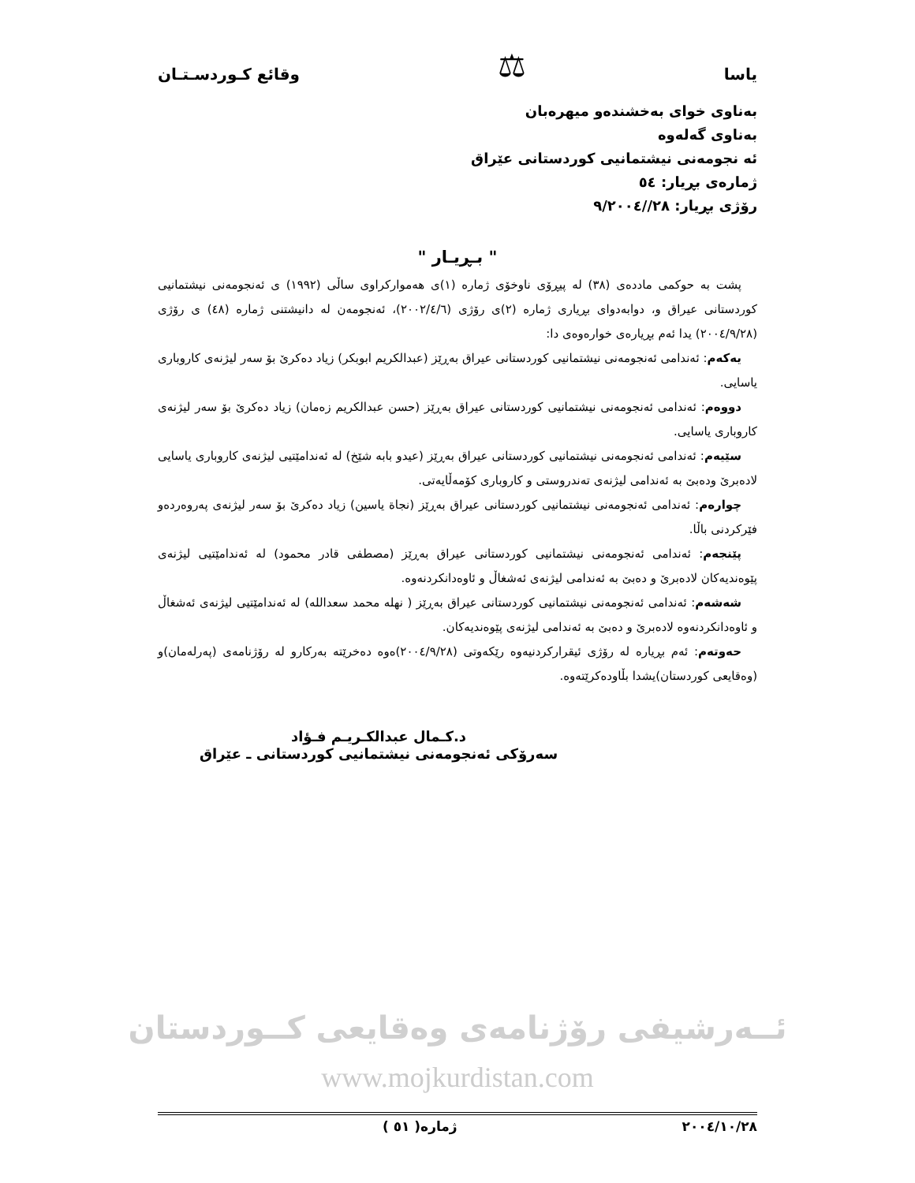یاسا ⚖ وقائع كـوردسـتـان
بەناوی خوای بەخشندەو میهرەبان
بەناوی گەلەوە
ئە نجومەنی نیشتمانیی كوردستانی عێراق
ژمارەی بڕیار: ٥٤
رۆژی بڕیار: ٢٨//٩/٢٠٠٤
" بـڕیـار "
پشت بە حوكمی ماددەی (٣٨) لە پیڕۆی ناوخۆی ژمارە (١)ی هەمواركراوی ساڵی (١٩٩٢) ی ئەنجومەنی نیشتمانیی كوردستانی عیراق و، دوابەدوای بڕیاری ژمارە (٢)ی رۆژی (٢٠٠٢/٤/٦)، ئەنجومەن لە دانیشتنی ژمارە (٤٨) ی رۆژی (٢٠٠٤/٩/٢٨) یدا ئەم بڕیارەی خوارەوەی دا:
یەكەم: ئەندامی ئەنجومەنی نیشتمانیی كوردستانی عیراق بەڕێز (عبدالكریم ابوبكر) زیاد دەكرێ بۆ سەر لیژنەی كاروباری یاسایی.
دووەم: ئەندامی ئەنجومەنی نیشتمانیی كوردستانی عیراق بەڕێز (حسن عبدالكریم زەمان) زیاد دەكرێ بۆ سەر لیژنەی كاروباری یاسایی.
سێیەم: ئەندامی ئەنجومەنی نیشتمانیی كوردستانی عیراق بەڕێز (عیدو بابە شێخ) لە ئەندامێتیی لیژنەی كاروباری یاسایی لادەبرێ ودەبێ بە ئەندامی لیژنەی تەندروستی و كاروباری كۆمەڵایەتی.
چوارەم: ئەندامی ئەنجومەنی نیشتمانیی كوردستانی عیراق بەڕێز (نجاة یاسین) زیاد دەكرێ بۆ سەر لیژنەی پەروەردەو فێركردنی باڵا.
پێنجەم: ئەندامی ئەنجومەنی نیشتمانیی كوردستانی عیراق بەڕێز (مصطفی قادر محمود) لە ئەندامێتیی لیژنەی پێوەندیەكان لادەبرێ و دەبێ بە ئەندامی لیژنەی ئەشغاڵ و ئاوەدانكردنەوە.
شەشەم: ئەندامی ئەنجومەنی نیشتمانیی كوردستانی عیراق بەڕێز ( نهلە محمد سعدالله) لە ئەندامێتیی لیژنەی ئەشغاڵ و ئاوەدانكردنەوە لادەبرێ و دەبێ بە ئەندامی لیژنەی پێوەندیەكان.
حەوتەم: ئەم بڕیارە لە رۆژی ئیقراركردنیەوە رێكەوتی (٢٠٠٤/٩/٢٨)ەوە دەخرێتە بەركارو لە رۆژنامەی (پەرلەمان)و (وەقایعی كوردستان)یشدا بڵاودەكرێتەوە.
د.كـمال عبدالكـريـم فـؤاد
سەرۆكی ئەنجومەنی نیشتمانیی كوردستانی ـ عێراق
ئــەرشیفی رۆژنامەی وەقایعی كــوردستان
www.mojkurdistan.com
٢٠٠٤/١٠/٢٨ ژمارە( ٥١ )